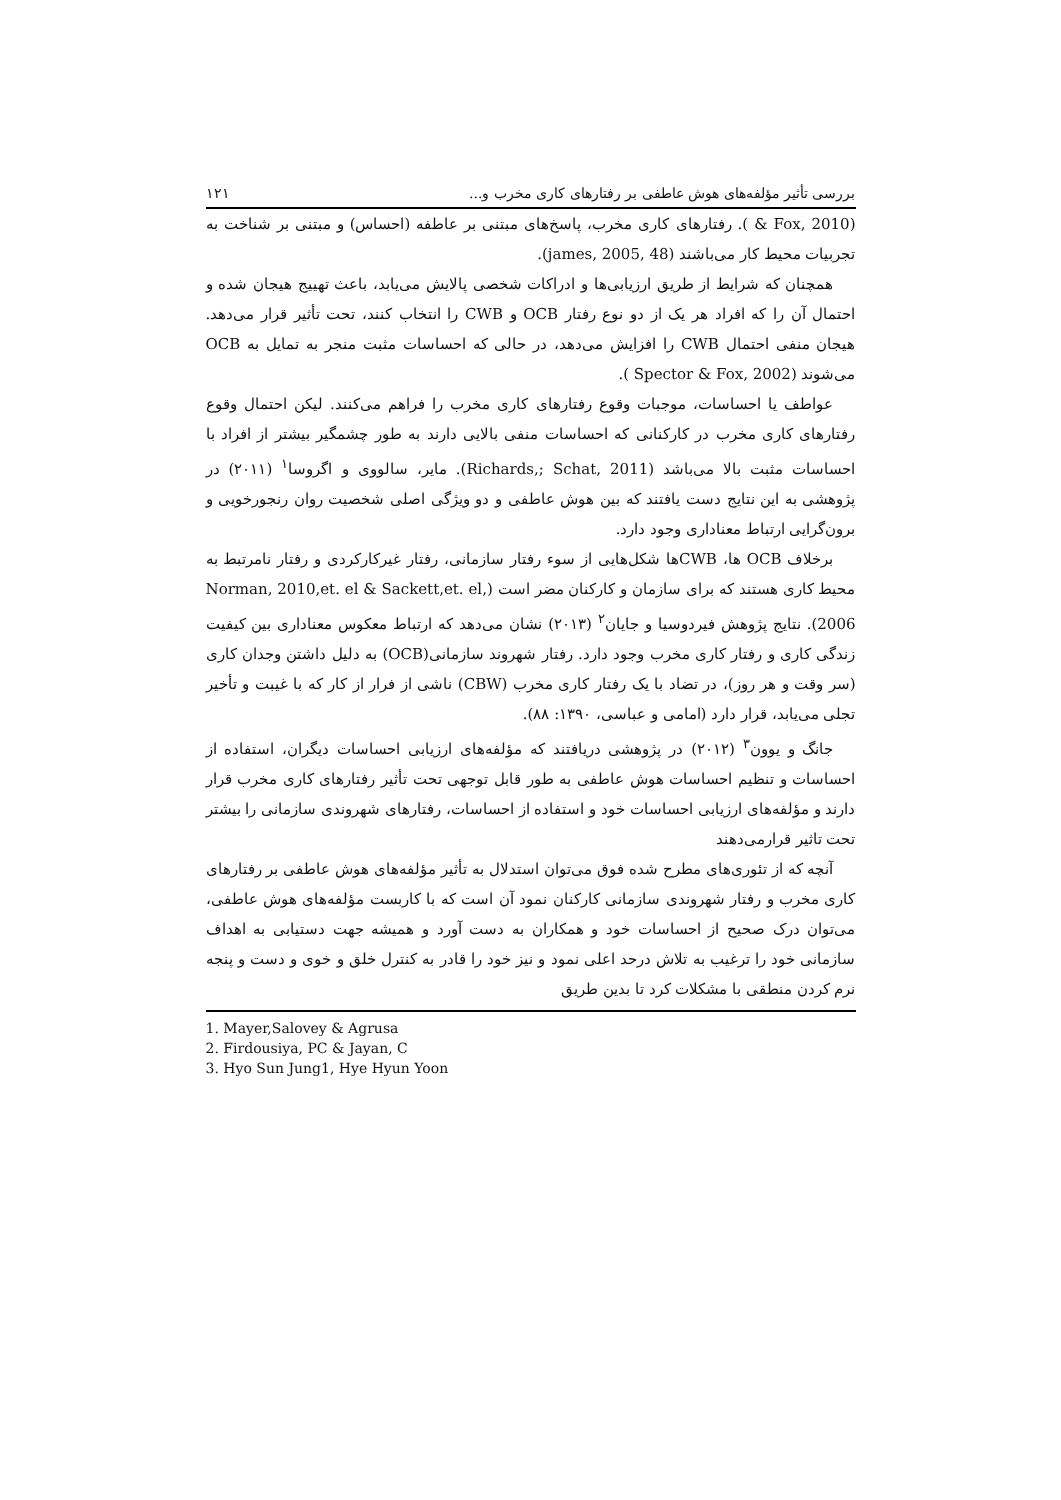بررسی تأثیر مؤلفه‌های هوش عاطفی بر رفتارهای کاری مخرب و... ۱۲۱
(Fox, 2010 & ). رفتارهای کاری مخرب، پاسخ‌های مبتنی بر عاطفه (احساس) و مبتنی بر شناخت به تجربیات محیط کار می‌باشند (james, 2005, 48).
همچنان که شرایط از طریق ارزیابی‌ها و ادراکات شخصی پالایش می‌یابد، باعث تهییج هیجان شده و احتمال آن را که افراد هر یک از دو نوع رفتار OCB و CWB را انتخاب کنند، تحت تأثیر قرار می‌دهد. هیجان منفی احتمال CWB را افزایش می‌دهد، در حالی که احساسات مثبت منجر به تمایل به OCB می‌شوند (Spector & Fox, 2002 ).
عواطف یا احساسات، موجبات وقوع رفتارهای کاری مخرب را فراهم می‌کنند. لیکن احتمال وقوع رفتارهای کاری مخرب در کارکنانی که احساسات منفی بالایی دارند به طور چشمگیر بیشتر از افراد با احساسات مثبت بالا می‌باشد (Richards,; Schat, 2011). مایر، سالووی و اگروسا<sup>۱</sup> (۲۰۱۱) در پژوهشی به این نتایج دست یافتند که بین هوش عاطفی و دو ویژگی اصلی شخصیت روان رنجورخویی و برون‌گرایی ارتباط معناداری وجود دارد.
برخلاف OCB ها، CWBها شکل‌هایی از سوء رفتار سازمانی، رفتار غیرکارکردی و رفتار نامرتبط به محیط کاری هستند که برای سازمان و کارکنان مضر است (Norman, 2010,et. el & Sackett,et. el, 2006). نتایج پژوهش فیردوسیا و جایان<sup>۲</sup> (۲۰۱۳) نشان می‌دهد که ارتباط معکوس معناداری بین کیفیت زندگی کاری و رفتار کاری مخرب وجود دارد. رفتار شهروند سازمانی(OCB) به دلیل داشتن وجدان کاری (سر وقت و هر روز)، در تضاد با یک رفتار کاری مخرب (CBW) ناشی از فرار از کار که با غیبت و تأخیر تجلی می‌یابد، قرار دارد (امامی و عباسی، ۱۳۹۰: ۸۸).
جانگ و یوون<sup>۳</sup> (۲۰۱۲) در پژوهشی دریافتند که مؤلفه‌های ارزیابی احساسات دیگران، استفاده از احساسات و تنظیم احساسات هوش عاطفی به طور قابل توجهی تحت تأثیر رفتارهای کاری مخرب قرار دارند و مؤلفه‌های ارزیابی احساسات خود و استفاده از احساسات، رفتارهای شهروندی سازمانی را بیشتر تحت تاثیر قرارمی‌دهند
آنچه که از تئوری‌های مطرح شده فوق می‌توان استدلال به تأثیر مؤلفه‌های هوش عاطفی بر رفتارهای کاری مخرب و رفتار شهروندی سازمانی کارکنان نمود آن است که با کاربست مؤلفه‌های هوش عاطفی، می‌توان درک صحیح از احساسات خود و همکاران به دست آورد و همیشه جهت دستیابی به اهداف سازمانی خود را ترغیب به تلاش درحد اعلی نمود و نیز خود را قادر به کنترل خلق و خوی و دست و پنجه نرم کردن منطقی با مشکلات کرد تا بدین طریق
1. Mayer,Salovey & Agrusa
2. Firdousiya, PC & Jayan, C
3. Hyo Sun Jung1, Hye Hyun Yoon